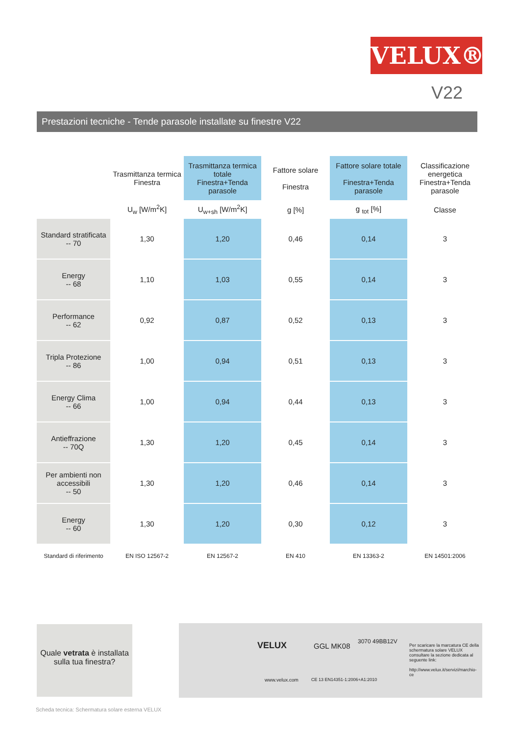VELUX®
V22
Prestazioni tecniche - Tende parasole installate su finestre V22
| | Trasmittanza termica Finestra | Trasmittanza termica totale Finestra+Tenda parasole | Fattore solare Finestra | Fattore solare totale Finestra+Tenda parasole | Classificazione energetica Finestra+Tenda parasole |
| --- | --- | --- | --- | --- | --- |
| | U<sub>w</sub> [W/m<sup>2</sup>K] | U<sub>w+sh</sub> [W/m<sup>2</sup>K] | g [%] | g <sub>tot</sub> [%] | Classe |
| Standard stratificata -- 70 | 1,30 | 1,20 | 0,46 | 0,14 | 3 |
| Energy -- 68 | 1,10 | 1,03 | 0,55 | 0,14 | 3 |
| Performance -- 62 | 0,92 | 0,87 | 0,52 | 0,13 | 3 |
| Tripla Protezione -- 86 | 1,00 | 0,94 | 0,51 | 0,13 | 3 |
| Energy Clima -- 66 | 1,00 | 0,94 | 0,44 | 0,13 | 3 |
| Antieffrazione -- 70Q | 1,30 | 1,20 | 0,45 | 0,14 | 3 |
| Per ambienti non accessibili -- 50 | 1,30 | 1,20 | 0,46 | 0,14 | 3 |
| Energy -- 60 | 1,30 | 1,20 | 0,30 | 0,12 | 3 |
| Standard di riferimento | EN ISO 12567-2 | EN 12567-2 | EN 410 | EN 13363-2 | EN 14501:2006 |
Quale vetrata è installata sulla tua finestra?
VELUX GGL MK08
3070 49BB12V
www.velux.com CE 13 EN14351-1:2006+A1:2010
Per scaricare la marcatura CE della schermatura solare VELUX consultare la sezione dedicata al seguente link:
http://www.velux.it/servizi/marchio-ce
Scheda tecnica: Schermatura solare esterna VELUX